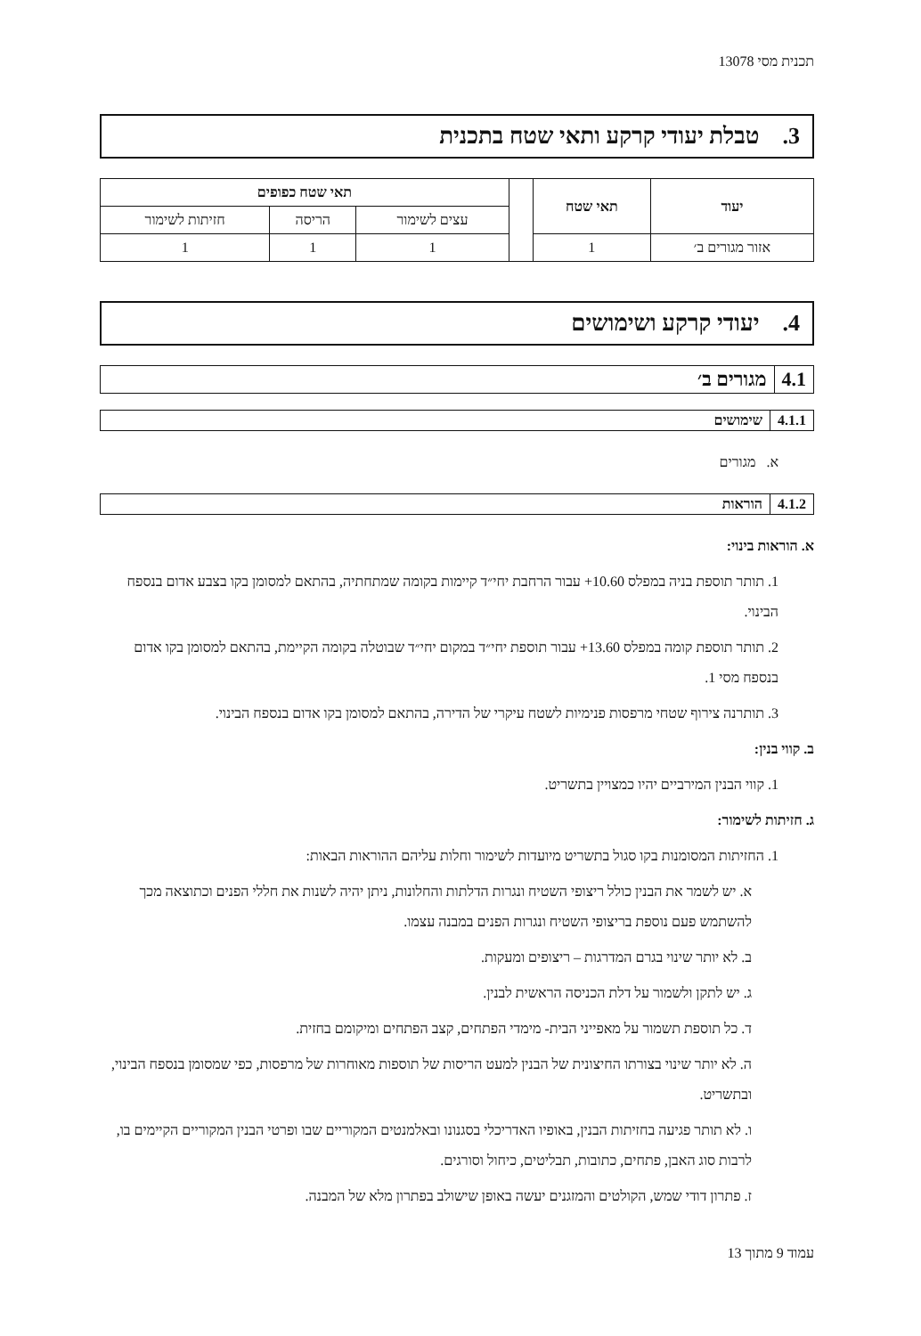תכנית מסי 13078
3. טבלת יעודי קרקע ותאי שטח בתכנית
| יעוד | תאי שטח | | תאי שטח כפופים | | |
| | | | עצים לשימור | הריסה | חזיתות לשימור |
| אזור מגורים ב׳ | 1 | | 1 | 1 | 1 |
4. יעודי קרקע ושימושים
4.1 מגורים ב׳
4.1.1 שימושים
א. מגורים
4.1.2 הוראות
א. הוראות בינוי:
1. תותר תוספת בניה במפלס ‎+10.60 עבור הרחבת יחי״ד קיימות בקומה שמתחתיה, בהתאם למסומן בקו בצבע אדום בנספח הבינוי.
2. תותר תוספת קומה במפלס ‎+13.60 עבור תוספת יחי״ד במקום יחי״ד שבוטלה בקומה הקיימת, בהתאם למסומן בקו אדום בנספח מסי 1.
3. תותרנה צירוף שטחי מרפסות פנימיות לשטח עיקרי של הדירה, בהתאם למסומן בקו אדום בנספח הבינוי.
ב. קווי בנין:
1. קווי הבנין המירביים יהיו כמצויין בתשריט.
ג. חזיתות לשימור:
1. החזיתות המסומנות בקו סגול בתשריט מיועדות לשימור וחלות עליהם ההוראות הבאות:
א. יש לשמר את הבנין כולל ריצופי השטיח ונגרות הדלתות והחלונות, ניתן יהיה לשנות את חללי הפנים וכתוצאה מכך להשתמש פעם נוספת בריצופי השטיח ונגרות הפנים במבנה עצמו.
ב. לא יותר שינוי בגרם המדרגות – ריצופים ומעקות.
ג. יש לתקן ולשמור על דלת הכניסה הראשית לבנין.
ד. כל תוספת תשמור על מאפייני הבית- מימדי הפתחים, קצב הפתחים ומיקומם בחזית.
ה. לא יותר שינוי בצורתו החיצונית של הבנין למעט הריסות של תוספות מאוחרות של מרפסות, כפי שמסומן בנספח הבינוי, ובתשריט.
ו. לא תותר פגיעה בחזיתות הבנין, באופיו האדריכלי בסגנונו ובאלמנטים המקוריים שבו ופרטי הבנין המקוריים הקיימים בו, לרבות סוג האבן, פתחים, כתובות, תבליטים, כיחול וסורגים.
ז. פתרון דודי שמש, הקולטים והמזגנים יעשה באופן שישולב בפתרון מלא של המבנה.
עמוד 9 מתוך 13